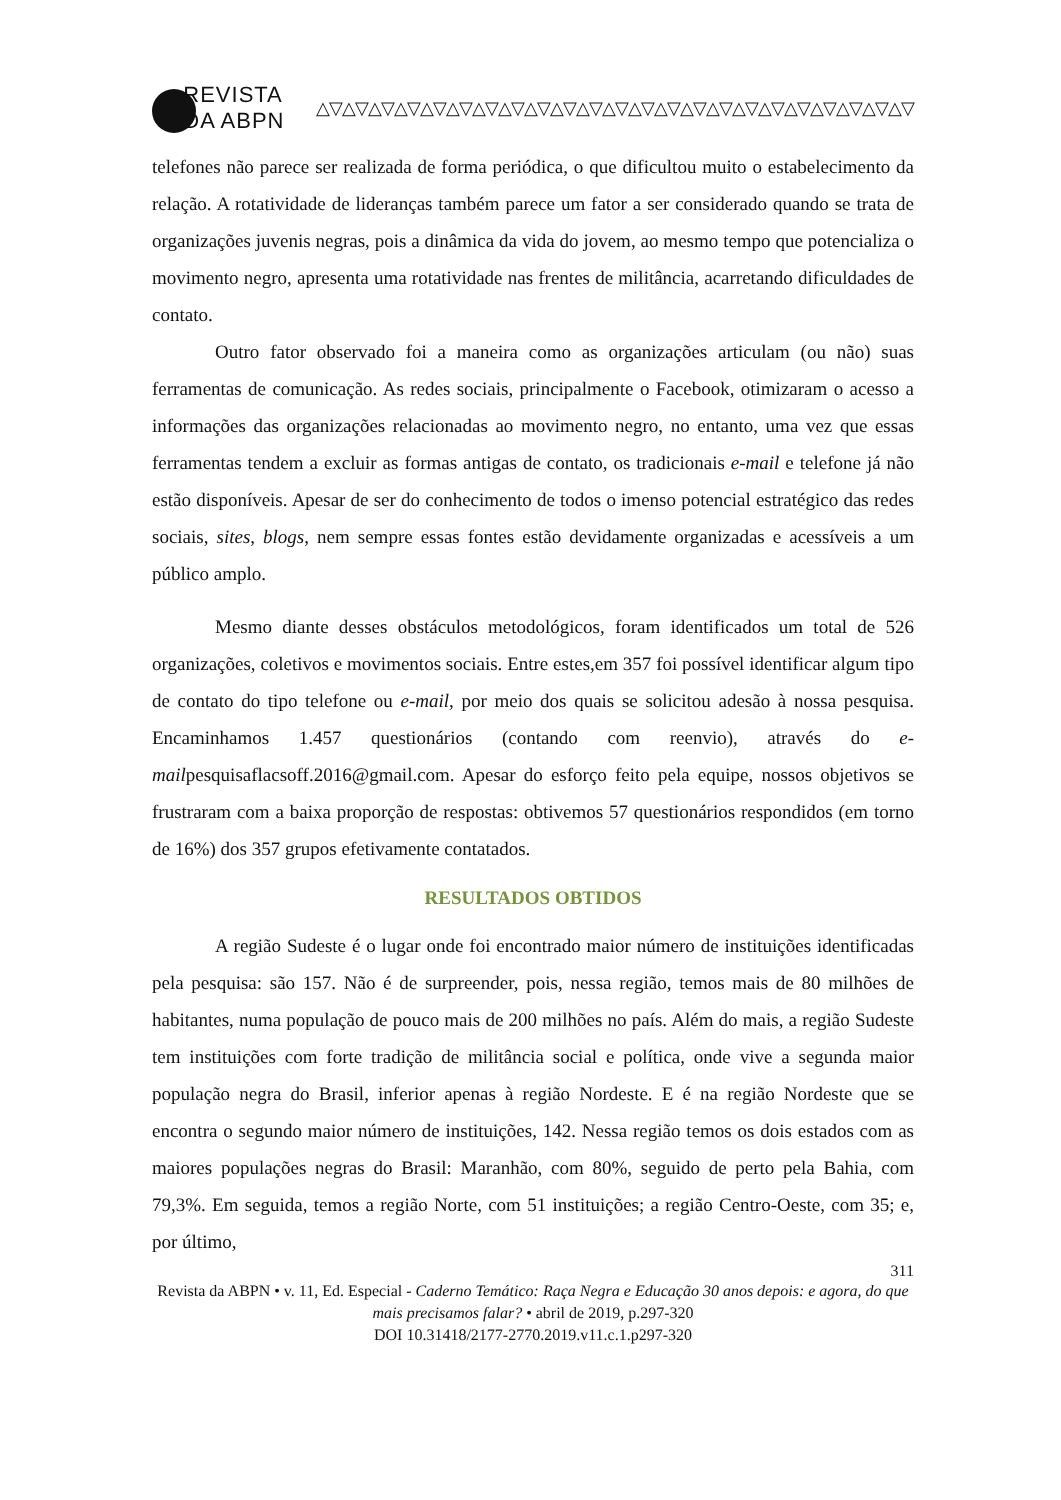REVISTA DA ABPN △▽△▽△▽△▽△▽△▽△▽△▽△▽△▽△▽△▽△▽△▽△▽△▽△▽△▽△▽△▽△▽△▽△▽
telefones não parece ser realizada de forma periódica, o que dificultou muito o estabelecimento da relação. A rotatividade de lideranças também parece um fator a ser considerado quando se trata de organizações juvenis negras, pois a dinâmica da vida do jovem, ao mesmo tempo que potencializa o movimento negro, apresenta uma rotatividade nas frentes de militância, acarretando dificuldades de contato.
Outro fator observado foi a maneira como as organizações articulam (ou não) suas ferramentas de comunicação. As redes sociais, principalmente o Facebook, otimizaram o acesso a informações das organizações relacionadas ao movimento negro, no entanto, uma vez que essas ferramentas tendem a excluir as formas antigas de contato, os tradicionais e-mail e telefone já não estão disponíveis. Apesar de ser do conhecimento de todos o imenso potencial estratégico das redes sociais, sites, blogs, nem sempre essas fontes estão devidamente organizadas e acessíveis a um público amplo.
Mesmo diante desses obstáculos metodológicos, foram identificados um total de 526 organizações, coletivos e movimentos sociais. Entre estes,em 357 foi possível identificar algum tipo de contato do tipo telefone ou e-mail, por meio dos quais se solicitou adesão à nossa pesquisa. Encaminhamos 1.457 questionários (contando com reenvio), através do e-mailpesquisaflacsoff.2016@gmail.com. Apesar do esforço feito pela equipe, nossos objetivos se frustraram com a baixa proporção de respostas: obtivemos 57 questionários respondidos (em torno de 16%) dos 357 grupos efetivamente contatados.
RESULTADOS OBTIDOS
A região Sudeste é o lugar onde foi encontrado maior número de instituições identificadas pela pesquisa: são 157. Não é de surpreender, pois, nessa região, temos mais de 80 milhões de habitantes, numa população de pouco mais de 200 milhões no país. Além do mais, a região Sudeste tem instituições com forte tradição de militância social e política, onde vive a segunda maior população negra do Brasil, inferior apenas à região Nordeste. E é na região Nordeste que se encontra o segundo maior número de instituições, 142. Nessa região temos os dois estados com as maiores populações negras do Brasil: Maranhão, com 80%, seguido de perto pela Bahia, com 79,3%. Em seguida, temos a região Norte, com 51 instituições; a região Centro-Oeste, com 35; e, por último,
311
Revista da ABPN • v. 11, Ed. Especial - Caderno Temático: Raça Negra e Educação 30 anos depois: e agora, do que mais precisamos falar? • abril de 2019, p.297-320
DOI 10.31418/2177-2770.2019.v11.c.1.p297-320